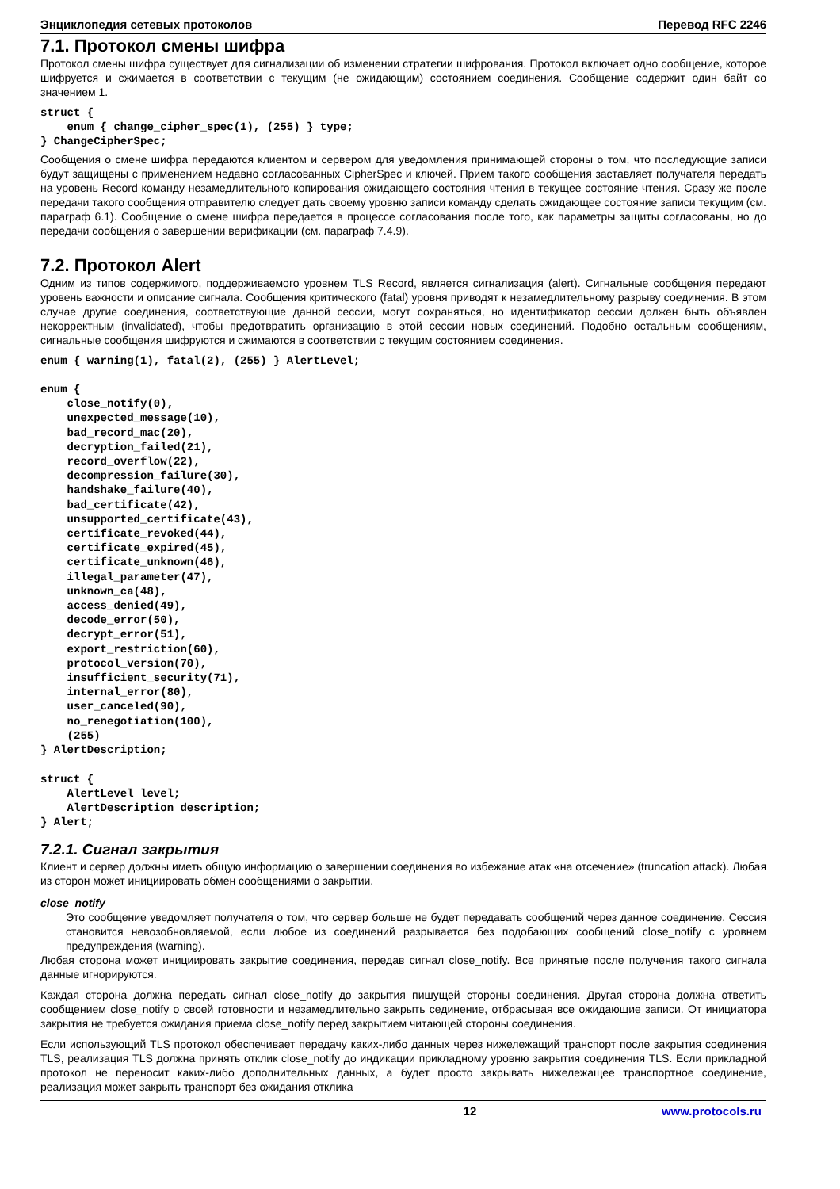Энциклопедия сетевых протоколов Перевод RFC 2246
7.1. Протокол смены шифра
Протокол смены шифра существует для сигнализации об изменении стратегии шифрования. Протокол включает одно сообщение, которое шифруется и сжимается в соответствии с текущим (не ожидающим) состоянием соединения. Сообщение содержит один байт со значением 1.
struct {
    enum { change_cipher_spec(1), (255) } type;
} ChangeCipherSpec;
Сообщения о смене шифра передаются клиентом и сервером для уведомления принимающей стороны о том, что последующие записи будут защищены с применением недавно согласованных CipherSpec и ключей. Прием такого сообщения заставляет получателя передать на уровень Record команду незамедлительного копирования ожидающего состояния чтения в текущее состояние чтения. Сразу же после передачи такого сообщения отправителю следует дать своему уровню записи команду сделать ожидающее состояние записи текущим (см. параграф 6.1). Сообщение о смене шифра передается в процессе согласования после того, как параметры защиты согласованы, но до передачи сообщения о завершении верификации (см. параграф 7.4.9).
7.2. Протокол Alert
Одним из типов содержимого, поддерживаемого уровнем TLS Record, является сигнализация (alert). Сигнальные сообщения передают уровень важности и описание сигнала. Сообщения критического (fatal) уровня приводят к незамедлительному разрыву соединения. В этом случае другие соединения, соответствующие данной сессии, могут сохраняться, но идентификатор сессии должен быть объявлен некорректным (invalidated), чтобы предотвратить организацию в этой сессии новых соединений. Подобно остальным сообщениям, сигнальные сообщения шифруются и сжимаются в соответствии с текущим состоянием соединения.
enum { warning(1), fatal(2), (255) } AlertLevel;

enum {
    close_notify(0),
    unexpected_message(10),
    bad_record_mac(20),
    decryption_failed(21),
    record_overflow(22),
    decompression_failure(30),
    handshake_failure(40),
    bad_certificate(42),
    unsupported_certificate(43),
    certificate_revoked(44),
    certificate_expired(45),
    certificate_unknown(46),
    illegal_parameter(47),
    unknown_ca(48),
    access_denied(49),
    decode_error(50),
    decrypt_error(51),
    export_restriction(60),
    protocol_version(70),
    insufficient_security(71),
    internal_error(80),
    user_canceled(90),
    no_renegotiation(100),
    (255)
} AlertDescription;

struct {
    AlertLevel level;
    AlertDescription description;
} Alert;
7.2.1. Сигнал закрытия
Клиент и сервер должны иметь общую информацию о завершении соединения во избежание атак «на отсечение» (truncation attack). Любая из сторон может инициировать обмен сообщениями о закрытии.
close_notify
Это сообщение уведомляет получателя о том, что сервер больше не будет передавать сообщений через данное соединение. Сессия становится невозобновляемой, если любое из соединений разрывается без подобающих сообщений close_notify с уровнем предупреждения (warning).
Любая сторона может инициировать закрытие соединения, передав сигнал close_notify. Все принятые после получения такого сигнала данные игнорируются.
Каждая сторона должна передать сигнал close_notify до закрытия пишущей стороны соединения. Другая сторона должна ответить сообщением close_notify о своей готовности и незамедлительно закрыть сединение, отбрасывая все ожидающие записи. От инициатора закрытия не требуется ожидания приема close_notify перед закрытием читающей стороны соединения.
Если использующий TLS протокол обеспечивает передачу каких-либо данных через нижележащий транспорт после закрытия соединения TLS, реализация TLS должна принять отклик close_notify до индикации прикладному уровню закрытия соединения TLS. Если прикладной протокол не переносит каких-либо дополнительных данных, а будет просто закрывать нижележащее транспортное соединение, реализация может закрыть транспорт без ожидания отклика
12 www.protocols.ru